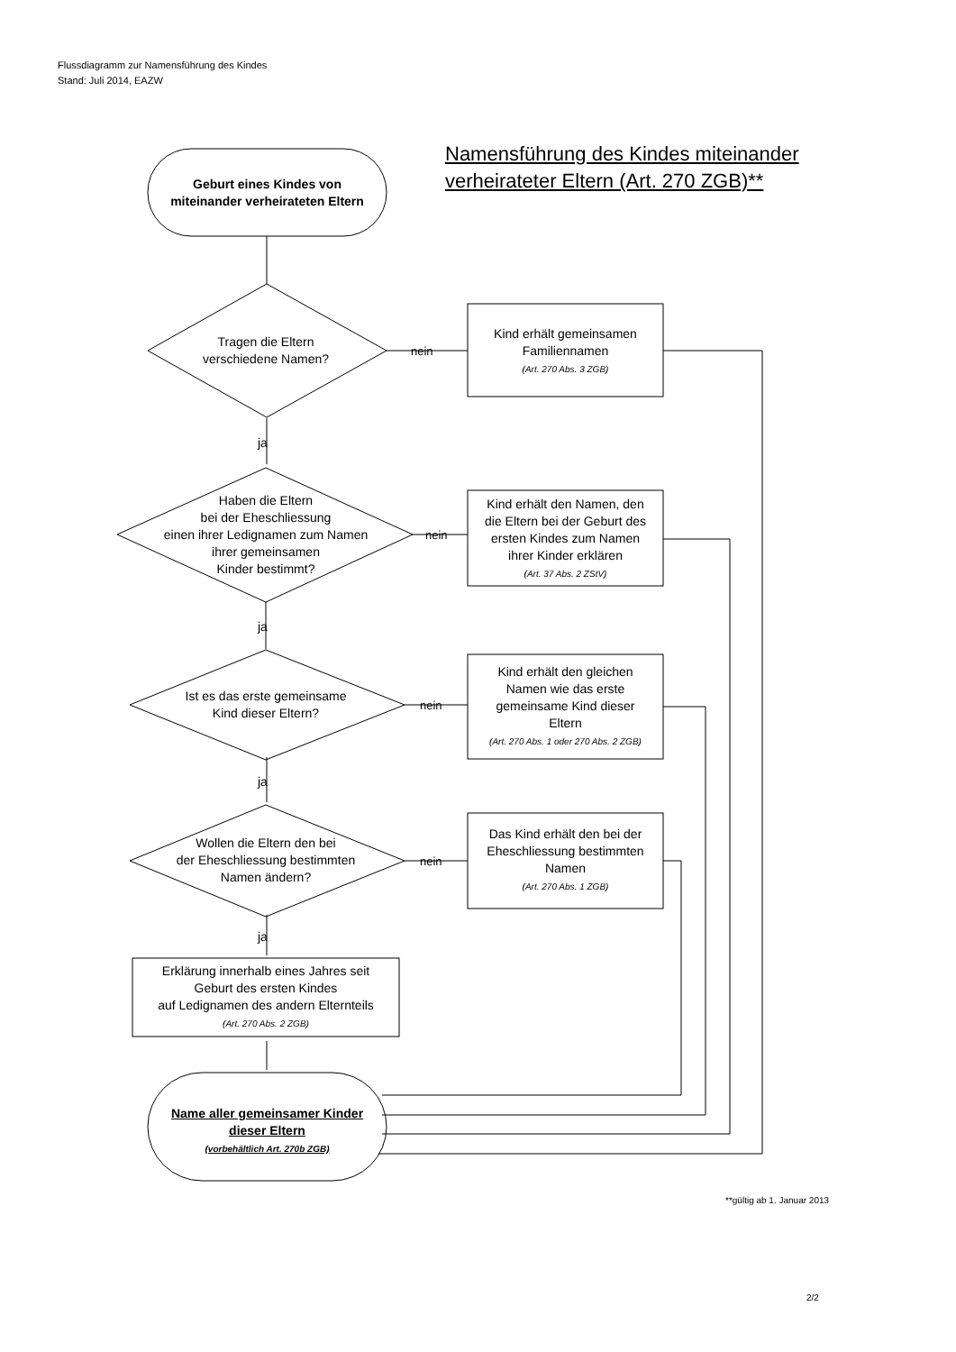Flussdiagramm zur Namensführung des Kindes
Stand: Juli 2014, EAZW
Namensführung des Kindes miteinander
verheirateter Eltern (Art. 270 ZGB)**
Geburt eines Kindes von
miteinander verheirateten Eltern
Tragen die Eltern
verschiedene Namen?
nein
Kind erhält gemeinsamen
Familiennamen
(Art. 270 Abs. 3 ZGB)
ja
Haben die Eltern
bei der Eheschliessung
einen ihrer Ledignamen zum Namen
ihrer gemeinsamen
Kinder bestimmt?
nein
Kind erhält den Namen, den
die Eltern bei der Geburt des
ersten Kindes zum Namen
ihrer Kinder erklären
(Art. 37 Abs. 2 ZStV)
ja
Ist es das erste gemeinsame
Kind dieser Eltern?
nein
Kind erhält den gleichen
Namen wie das erste
gemeinsame Kind dieser
Eltern
(Art. 270 Abs. 1 oder 270 Abs. 2 ZGB)
ja
Wollen die Eltern den bei
der Eheschliessung bestimmten
Namen ändern?
nein
Das Kind erhält den bei der
Eheschliessung bestimmten
Namen
(Art. 270 Abs. 1 ZGB)
ja
Erklärung innerhalb eines Jahres seit
Geburt des ersten Kindes
auf Ledignamen des andern Elternteils
(Art. 270 Abs. 2 ZGB)
Name aller gemeinsamer Kinder
dieser Eltern
(vorbehältlich Art. 270b ZGB)
**gültig ab 1. Januar 2013
2/2